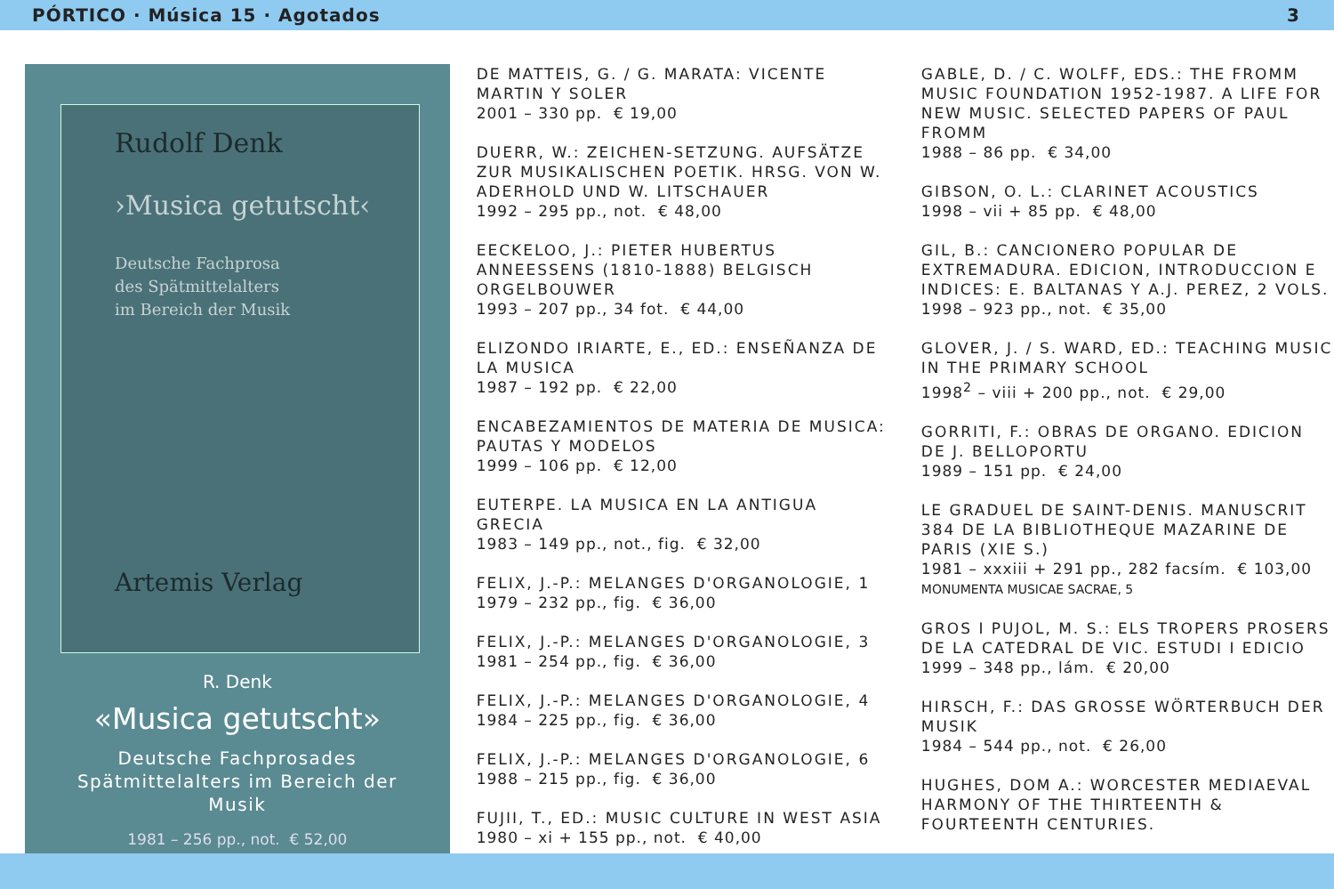PÓRTICO · Música 15 · Agotados 3
Rudolf Denk
›Musica getutscht‹
Deutsche Fachprosa
des Spätmittelalters
im Bereich der Musik
Artemis Verlag
R. Denk
«Musica getutscht»
Deutsche Fachprosades
Spätmittelalters im Bereich der
Musik
1981 – 256 pp., not. € 52,00
DE MATTEIS, G. / G. MARATA: VICENTE MARTIN Y SOLER
2001 – 330 pp. € 19,00
DUERR, W.: ZEICHEN-SETZUNG. AUFSÄTZE ZUR MUSIKALISCHEN POETIK. HRSG. VON W. ADERHOLD UND W. LITSCHAUER
1992 – 295 pp., not. € 48,00
EECKELOO, J.: PIETER HUBERTUS ANNEESSENS (1810-1888) BELGISCH ORGELBOUWER
1993 – 207 pp., 34 fot. € 44,00
ELIZONDO IRIARTE, E., ED.: ENSEÑANZA DE LA MUSICA
1987 – 192 pp. € 22,00
ENCABEZAMIENTOS DE MATERIA DE MUSICA: PAUTAS Y MODELOS
1999 – 106 pp. € 12,00
EUTERPE. LA MUSICA EN LA ANTIGUA GRECIA
1983 – 149 pp., not., fig. € 32,00
FELIX, J.-P.: MELANGES D'ORGANOLOGIE, 1
1979 – 232 pp., fig. € 36,00
FELIX, J.-P.: MELANGES D'ORGANOLOGIE, 3
1981 – 254 pp., fig. € 36,00
FELIX, J.-P.: MELANGES D'ORGANOLOGIE, 4
1984 – 225 pp., fig. € 36,00
FELIX, J.-P.: MELANGES D'ORGANOLOGIE, 6
1988 – 215 pp., fig. € 36,00
FUJII, T., ED.: MUSIC CULTURE IN WEST ASIA
1980 – xi + 155 pp., not. € 40,00
GABLE, D. / C. WOLFF, EDS.: THE FROMM MUSIC FOUNDATION 1952-1987. A LIFE FOR NEW MUSIC. SELECTED PAPERS OF PAUL FROMM
1988 – 86 pp. € 34,00
GIBSON, O. L.: CLARINET ACOUSTICS
1998 – vii + 85 pp. € 48,00
GIL, B.: CANCIONERO POPULAR DE EXTREMADURA. EDICION, INTRODUCCION E INDICES: E. BALTANAS Y A.J. PEREZ, 2 VOLS.
1998 – 923 pp., not. € 35,00
GLOVER, J. / S. WARD, ED.: TEACHING MUSIC IN THE PRIMARY SCHOOL
1998<sup>2</sup> – viii + 200 pp., not. € 29,00
GORRITI, F.: OBRAS DE ORGANO. EDICION DE J. BELLOPORTU
1989 – 151 pp. € 24,00
LE GRADUEL DE SAINT-DENIS. MANUSCRIT 384 DE LA BIBLIOTHEQUE MAZARINE DE PARIS (XIE S.)
1981 – xxxiii + 291 pp., 282 facsím. € 103,00
MONUMENTA MUSICAE SACRAE, 5
GROS I PUJOL, M. S.: ELS TROPERS PROSERS DE LA CATEDRAL DE VIC. ESTUDI I EDICIO
1999 – 348 pp., lám. € 20,00
HIRSCH, F.: DAS GROSSE WÖRTERBUCH DER MUSIK
1984 – 544 pp., not. € 26,00
HUGHES, DOM A.: WORCESTER MEDIAEVAL HARMONY OF THE THIRTEENTH & FOURTEENTH CENTURIES.